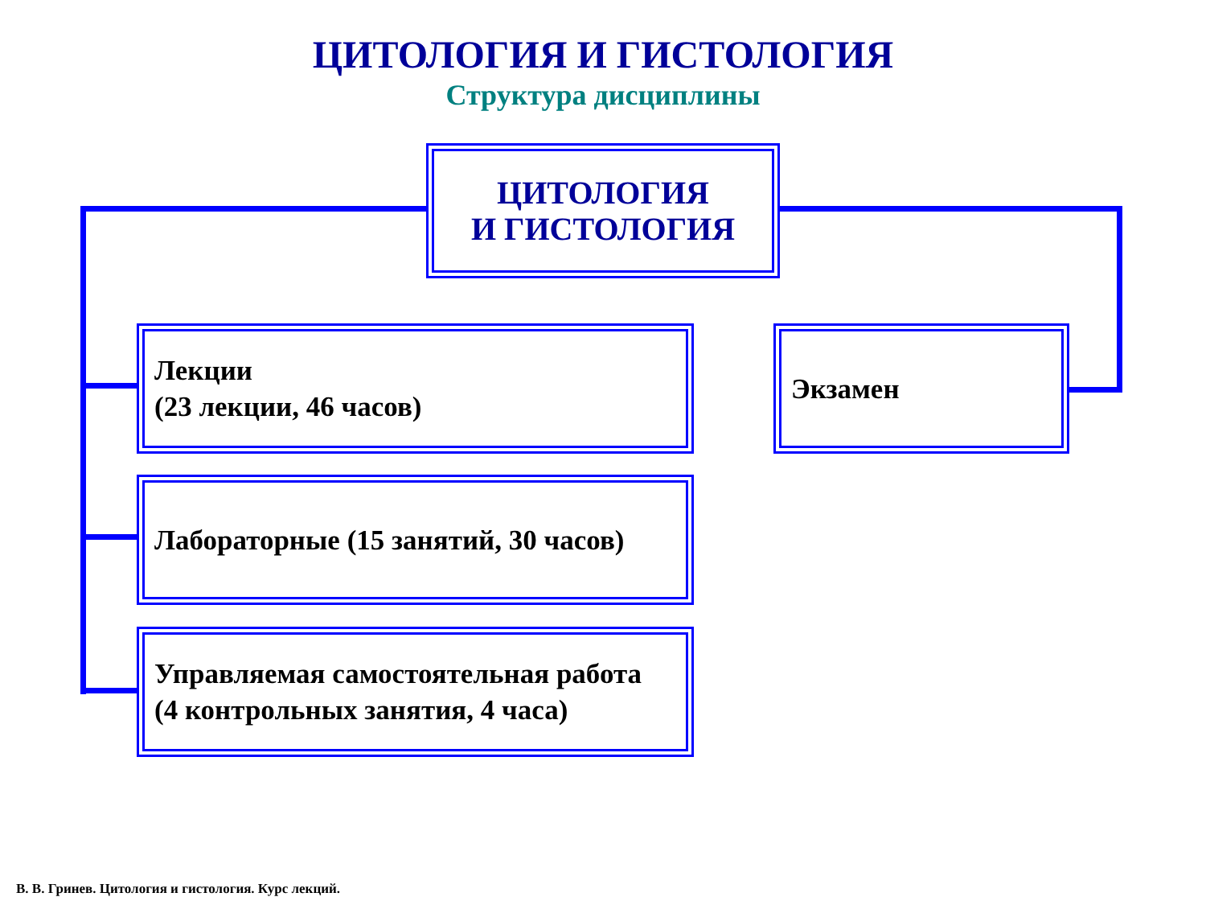ЦИТОЛОГИЯ И ГИСТОЛОГИЯ
Структура дисциплины
ЦИТОЛОГИЯ
И ГИСТОЛОГИЯ
Лекции
(23 лекции, 46 часов)
Лабораторные (15 занятий, 30 часов)
Управляемая самостоятельная работа
(4 контрольных занятия, 4 часа)
Экзамен
В. В. Гринев. Цитология и гистология. Курс лекций.